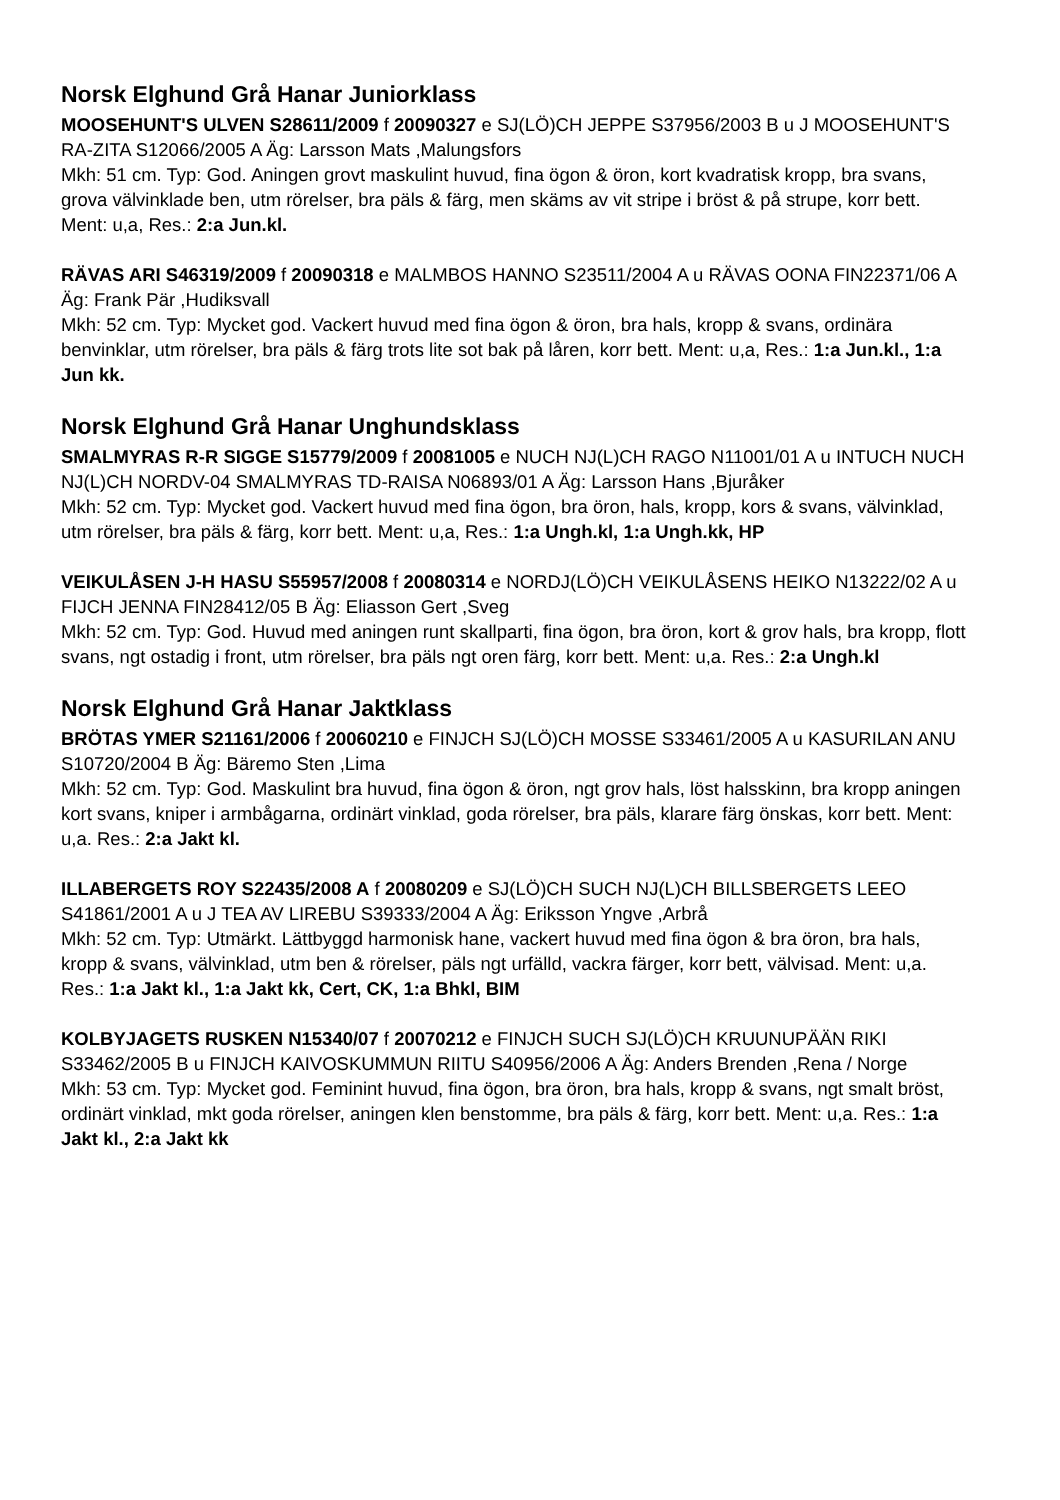Norsk Elghund Grå Hanar Juniorklass
MOOSEHUNT'S ULVEN S28611/2009 f 20090327 e SJ(LÖ)CH JEPPE S37956/2003 B u J MOOSEHUNT'S RA-ZITA S12066/2005 A Äg: Larsson Mats ,Malungsfors
Mkh: 51 cm. Typ: God. Aningen grovt maskulint huvud, fina ögon & öron, kort kvadratisk kropp, bra svans, grova välvinklade ben, utm rörelser, bra päls & färg, men skäms av vit stripe i bröst & på strupe, korr bett. Ment: u,a, Res.: 2:a Jun.kl.
RÄVAS ARI S46319/2009 f 20090318 e MALMBOS HANNO S23511/2004 A u RÄVAS OONA FIN22371/06 A Äg: Frank Pär ,Hudiksvall
Mkh: 52 cm. Typ: Mycket god. Vackert huvud med fina ögon & öron, bra hals, kropp & svans, ordinära benvinklar, utm rörelser, bra päls & färg trots lite sot bak på låren, korr bett. Ment: u,a, Res.: 1:a Jun.kl., 1:a Jun kk.
Norsk Elghund Grå Hanar Unghundsklass
SMALMYRAS R-R SIGGE S15779/2009 f 20081005 e NUCH NJ(L)CH RAGO N11001/01 A u INTUCH NUCH NJ(L)CH NORDV-04 SMALMYRAS TD-RAISA N06893/01 A Äg: Larsson Hans ,Bjuråker
Mkh: 52 cm. Typ: Mycket god. Vackert huvud med fina ögon, bra öron, hals, kropp, kors & svans, välvinklad, utm rörelser, bra päls & färg, korr bett. Ment: u,a, Res.: 1:a Ungh.kl, 1:a Ungh.kk, HP
VEIKULÅSEN J-H HASU S55957/2008 f 20080314 e NORDJ(LÖ)CH VEIKULÅSENS HEIKO N13222/02 A u FIJCH JENNA FIN28412/05 B Äg: Eliasson Gert ,Sveg
Mkh: 52 cm. Typ: God. Huvud med aningen runt skallparti, fina ögon, bra öron, kort & grov hals, bra kropp, flott svans, ngt ostadig i front, utm rörelser, bra päls ngt oren färg, korr bett. Ment: u,a. Res.: 2:a Ungh.kl
Norsk Elghund Grå Hanar Jaktklass
BRÖTAS YMER S21161/2006 f 20060210 e FINJCH SJ(LÖ)CH MOSSE S33461/2005 A u KASURILAN ANU S10720/2004 B Äg: Bäremo Sten ,Lima
Mkh: 52 cm. Typ: God. Maskulint bra huvud, fina ögon & öron, ngt grov hals, löst halsskinn, bra kropp aningen kort svans, kniper i armbågarna, ordinärt vinklad, goda rörelser, bra päls, klarare färg önskas, korr bett. Ment: u,a. Res.: 2:a Jakt kl.
ILLABERGETS ROY S22435/2008 A f 20080209 e SJ(LÖ)CH SUCH NJ(L)CH BILLSBERGETS LEEO S41861/2001 A u J TEA AV LIREBU S39333/2004 A Äg: Eriksson Yngve ,Arbrå
Mkh: 52 cm. Typ: Utmärkt. Lättbyggd harmonisk hane, vackert huvud med fina ögon & bra öron, bra hals, kropp & svans, välvinklad, utm ben & rörelser, päls ngt urfälld, vackra färger, korr bett, välvisad. Ment: u,a. Res.: 1:a Jakt kl., 1:a Jakt kk, Cert, CK, 1:a Bhkl, BIM
KOLBYJAGETS RUSKEN N15340/07 f 20070212 e FINJCH SUCH SJ(LÖ)CH KRUUNUPÄÄN RIKI S33462/2005 B u FINJCH KAIVOSKUMMUN RIITU S40956/2006 A Äg: Anders Brenden ,Rena / Norge
Mkh: 53 cm. Typ: Mycket god. Feminint huvud, fina ögon, bra öron, bra hals, kropp & svans, ngt smalt bröst, ordinärt vinklad, mkt goda rörelser, aningen klen benstomme, bra päls & färg, korr bett. Ment: u,a. Res.: 1:a Jakt kl., 2:a Jakt kk